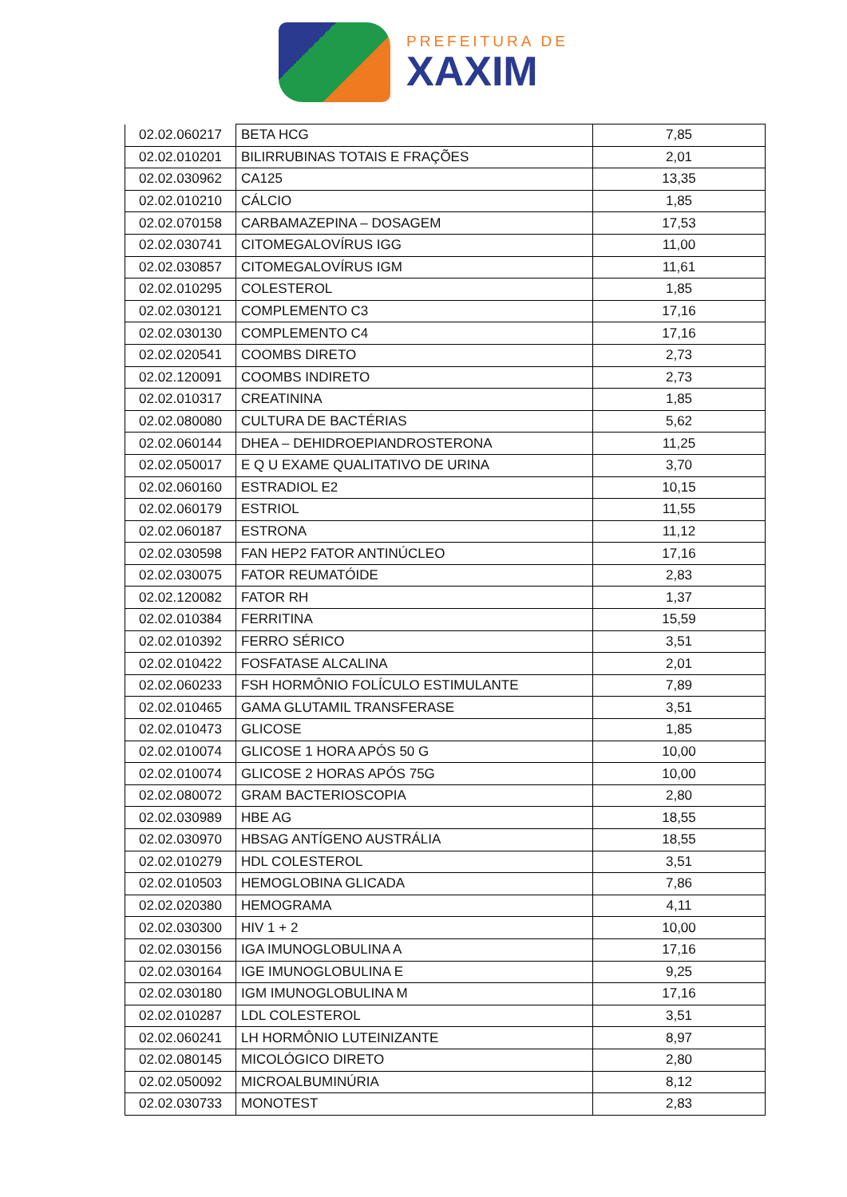PREFEITURA DE
XAXIM
| 02.02.060217 | BETA HCG | 7,85 |
| 02.02.010201 | BILIRRUBINAS TOTAIS E FRAÇÕES | 2,01 |
| 02.02.030962 | CA125 | 13,35 |
| 02.02.010210 | CÁLCIO | 1,85 |
| 02.02.070158 | CARBAMAZEPINA – DOSAGEM | 17,53 |
| 02.02.030741 | CITOMEGALOVÍRUS IGG | 11,00 |
| 02.02.030857 | CITOMEGALOVÍRUS IGM | 11,61 |
| 02.02.010295 | COLESTEROL | 1,85 |
| 02.02.030121 | COMPLEMENTO C3 | 17,16 |
| 02.02.030130 | COMPLEMENTO C4 | 17,16 |
| 02.02.020541 | COOMBS DIRETO | 2,73 |
| 02.02.120091 | COOMBS INDIRETO | 2,73 |
| 02.02.010317 | CREATININA | 1,85 |
| 02.02.080080 | CULTURA DE BACTÉRIAS | 5,62 |
| 02.02.060144 | DHEA – DEHIDROEPIANDROSTERONA | 11,25 |
| 02.02.050017 | E Q U EXAME QUALITATIVO DE URINA | 3,70 |
| 02.02.060160 | ESTRADIOL E2 | 10,15 |
| 02.02.060179 | ESTRIOL | 11,55 |
| 02.02.060187 | ESTRONA | 11,12 |
| 02.02.030598 | FAN HEP2 FATOR ANTINÚCLEO | 17,16 |
| 02.02.030075 | FATOR REUMATÓIDE | 2,83 |
| 02.02.120082 | FATOR RH | 1,37 |
| 02.02.010384 | FERRITINA | 15,59 |
| 02.02.010392 | FERRO SÉRICO | 3,51 |
| 02.02.010422 | FOSFATASE ALCALINA | 2,01 |
| 02.02.060233 | FSH HORMÔNIO FOLÍCULO ESTIMULANTE | 7,89 |
| 02.02.010465 | GAMA GLUTAMIL TRANSFERASE | 3,51 |
| 02.02.010473 | GLICOSE | 1,85 |
| 02.02.010074 | GLICOSE 1 HORA APÓS 50 G | 10,00 |
| 02.02.010074 | GLICOSE 2 HORAS APÓS 75G | 10,00 |
| 02.02.080072 | GRAM BACTERIOSCOPIA | 2,80 |
| 02.02.030989 | HBE AG | 18,55 |
| 02.02.030970 | HBSAG ANTÍGENO AUSTRÁLIA | 18,55 |
| 02.02.010279 | HDL COLESTEROL | 3,51 |
| 02.02.010503 | HEMOGLOBINA GLICADA | 7,86 |
| 02.02.020380 | HEMOGRAMA | 4,11 |
| 02.02.030300 | HIV 1 + 2 | 10,00 |
| 02.02.030156 | IGA IMUNOGLOBULINA A | 17,16 |
| 02.02.030164 | IGE IMUNOGLOBULINA E | 9,25 |
| 02.02.030180 | IGM IMUNOGLOBULINA M | 17,16 |
| 02.02.010287 | LDL COLESTEROL | 3,51 |
| 02.02.060241 | LH HORMÔNIO LUTEINIZANTE | 8,97 |
| 02.02.080145 | MICOLÓGICO DIRETO | 2,80 |
| 02.02.050092 | MICROALBUMINÚRIA | 8,12 |
| 02.02.030733 | MONOTEST | 2,83 |